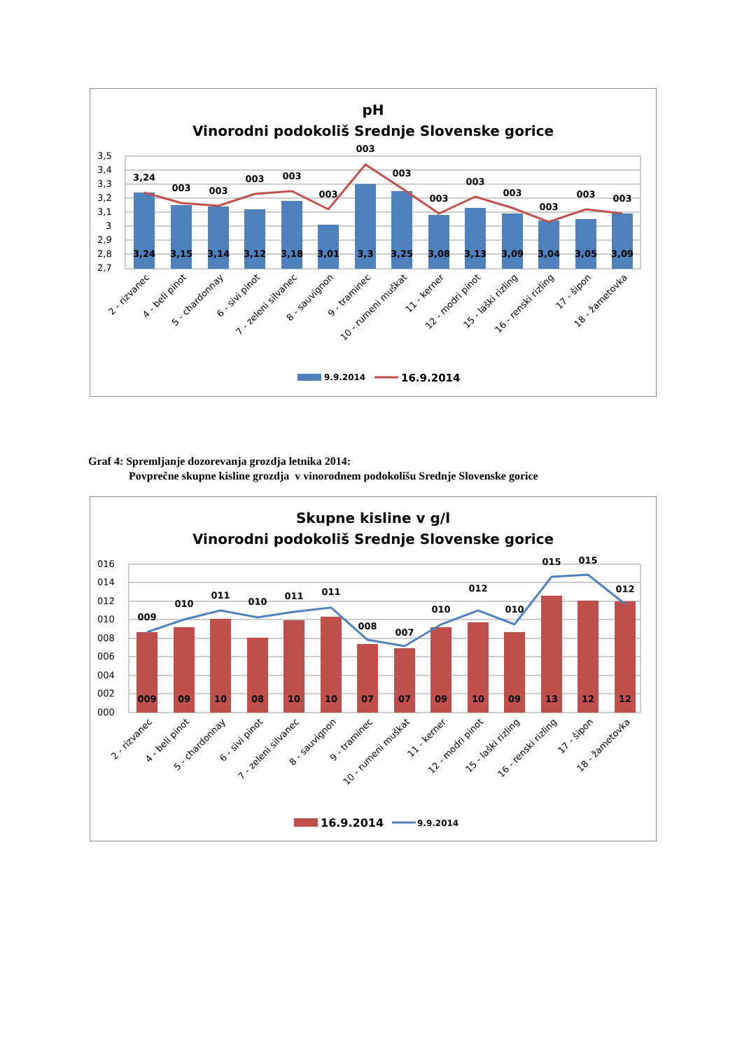pH
Vinorodni podokoliš Srednje Slovenske gorice
3,5
3,4
3,3
3,2
3,1
3
2,9
2,8
2,7
3,24
3,15
3,14
3,12
3,18
3,01
3,3
3,25
3,08
3,13
3,09
3,04
3,05
3,09
3,24
003
003
003
003
003
003
003
003
003
003
003
003
003
2 - rizvanec
4 - beli pinot
5 - chardonnay
6 - sivi pinot
7 - zeleni silvanec
8 - sauvignon
9 - traminec
10 - rumeni muškat
11 - kerner
12 - modri pinot
15 - laški rizling
16 - renski rizling
17 - šipon
18 - žametovka
9.9.2014
16.9.2014
Graf 4: Spremljanje dozorevanja grozdja letnika 2014:
Povprečne skupne kisline grozdja v vinorodnem podokolišu Srednje Slovenske gorice
Skupne kisline v g/l
Vinorodni podokoliš Srednje Slovenske gorice
016
014
012
010
008
006
004
002
000
009
09
10
08
10
10
07
07
09
10
09
13
12
12
009
010
011
010
011
011
008
007
010
012
010
015
015
012
2 - rizvanec
4 - beli pinot
5 - chardonnay
6 - sivi pinot
7 - zeleni silvanec
8 - sauvignon
9 - traminec
10 - rumeni muškat
11 - kerner
12 - modri pinot
15 - laški rizling
16 - renski rizling
17 - šipon
18 - žametovka
16.9.2014
9.9.2014